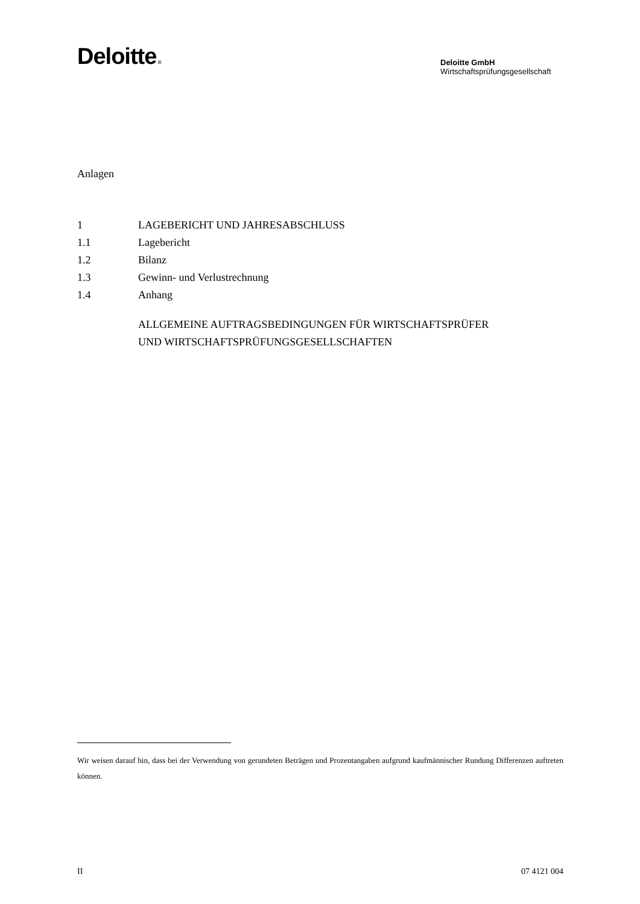Deloitte.
Deloitte GmbH
Wirtschaftsprüfungsgesellschaft
Anlagen
1 LAGEBERICHT UND JAHRESABSCHLUSS
1.1 Lagebericht
1.2 Bilanz
1.3 Gewinn- und Verlustrechnung
1.4 Anhang
ALLGEMEINE AUFTRAGSBEDINGUNGEN FÜR WIRTSCHAFTSPRÜFER
UND WIRTSCHAFTSPRÜFUNGSGESELLSCHAFTEN
Wir weisen darauf hin, dass bei der Verwendung von gerundeten Beträgen und Prozentangaben aufgrund kaufmännischer Rundung Differenzen auftreten können.
II 07 4121 004